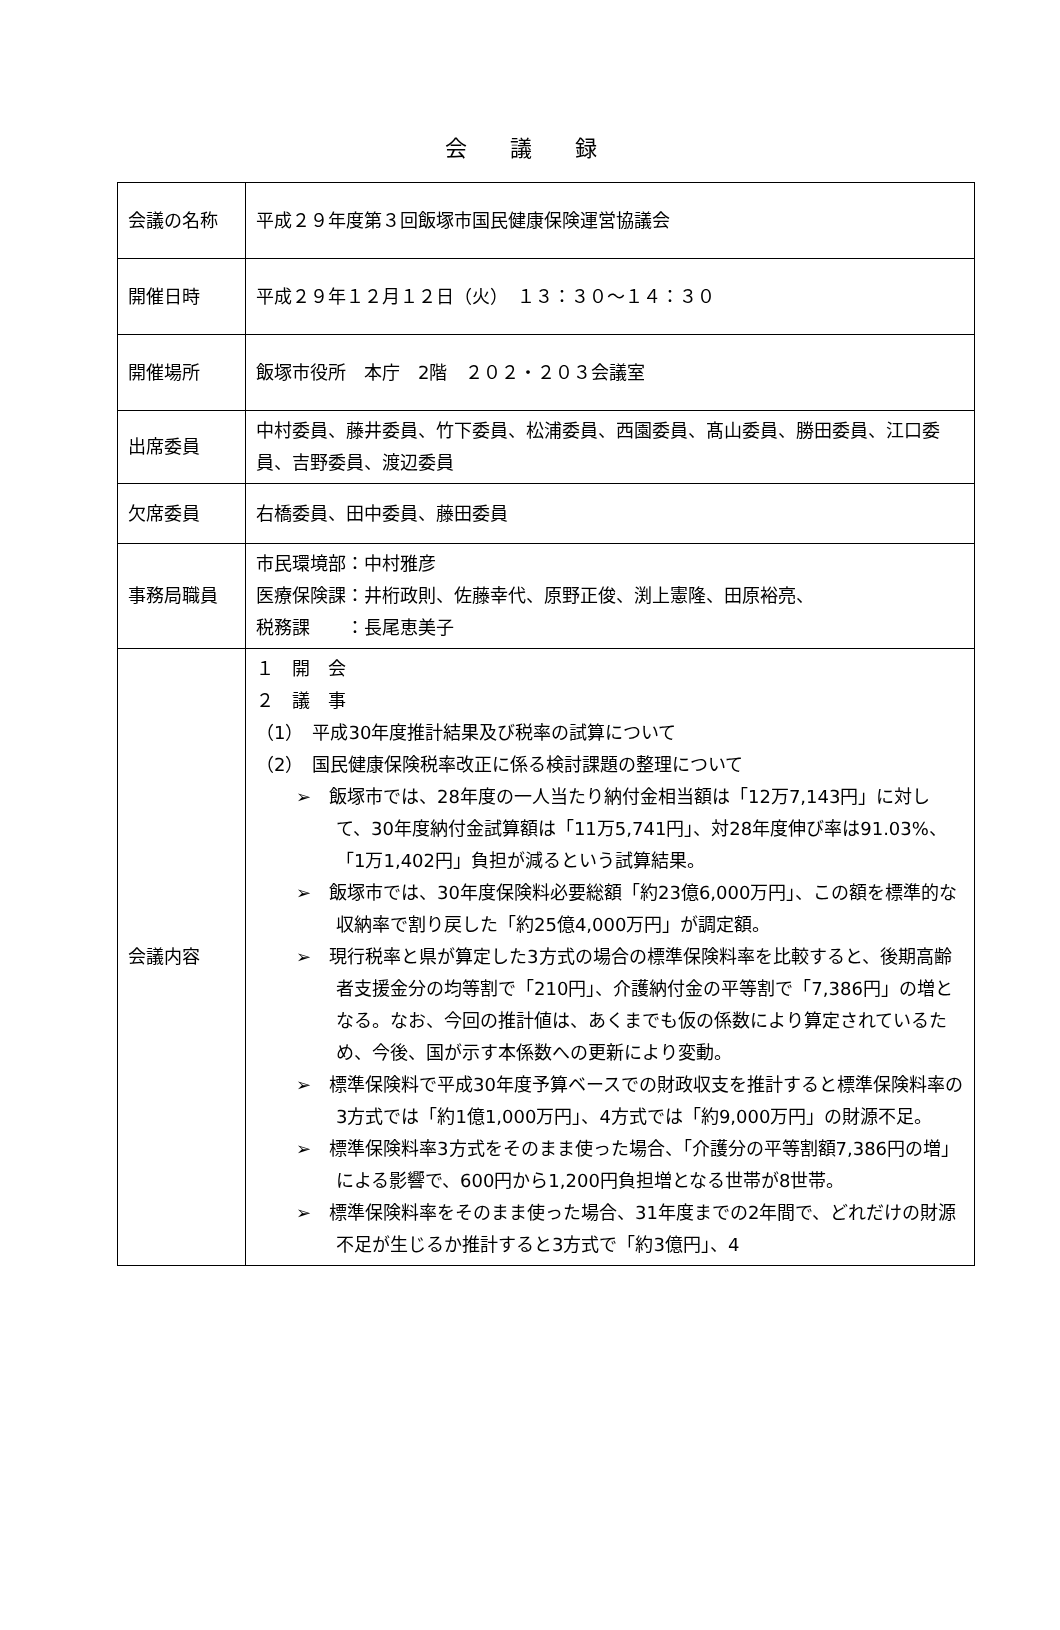会 議 録
| 会議の名称 | 平成２９年度第３回飯塚市国民健康保険運営協議会 |
| 開催日時 | 平成２９年１２月１２日（火） １３：３０～１４：３０ |
| 開催場所 | 飯塚市役所 本庁 2階 ２０２・２０３会議室 |
| 出席委員 | 中村委員、藤井委員、竹下委員、松浦委員、西園委員、髙山委員、勝田委員、江口委員、吉野委員、渡辺委員 |
| 欠席委員 | 右橋委員、田中委員、藤田委員 |
| 事務局職員 | 市民環境部：中村雅彦 医療保険課：井桁政則、佐藤幸代、原野正俊、渕上憲隆、田原裕亮、 税務課 ：長尾恵美子 |
| 会議内容 | １ 開 会 ２ 議 事 （1） 平成30年度推計結果及び税率の試算について （2） 国民健康保険税率改正に係る検討課題の整理について ➢ 飯塚市では、28年度の一人当たり納付金相当額は「12万7,143円」に対して、30年度納付金試算額は「11万5,741円」、対28年度伸び率は91.03%、「1万1,402円」負担が減るという試算結果。 ➢ 飯塚市では、30年度保険料必要総額「約23億6,000万円」、この額を標準的な収納率で割り戻した「約25億4,000万円」が調定額。 ➢ 現行税率と県が算定した3方式の場合の標準保険料率を比較すると、後期高齢者支援金分の均等割で「210円」、介護納付金の平等割で「7,386円」の増となる。なお、今回の推計値は、あくまでも仮の係数により算定されているため、今後、国が示す本係数への更新により変動。 ➢ 標準保険料で平成30年度予算ベースでの財政収支を推計すると標準保険料率の3方式では「約1億1,000万円」、4方式では「約9,000万円」の財源不足。 ➢ 標準保険料率3方式をそのまま使った場合、「介護分の平等割額7,386円の増」による影響で、600円から1,200円負担増となる世帯が8世帯。 ➢ 標準保険料率をそのまま使った場合、31年度までの2年間で、どれだけの財源不足が生じるか推計すると3方式で「約3億円」、4 |